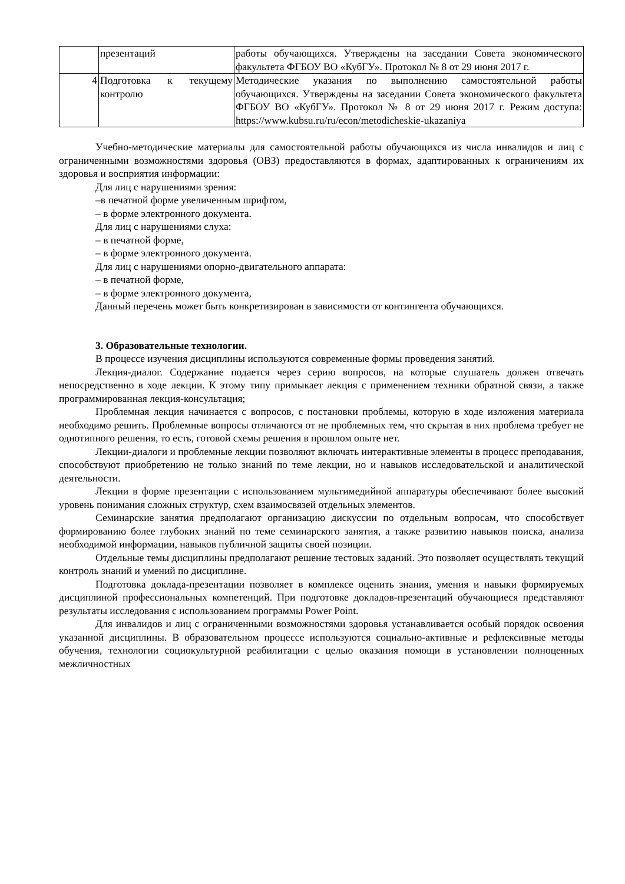| | презентаций | работы обучающихся. Утверждены на заседании Совета экономического факультета ФГБОУ ВО «КубГУ». Протокол № 8 от 29 июня 2017 г. |
| 4 | Подготовка к текущему контролю | Методические указания по выполнению самостоятельной работы обучающихся. Утверждены на заседании Совета экономического факультета ФГБОУ ВО «КубГУ». Протокол № 8 от 29 июня 2017 г. Режим доступа: https://www.kubsu.ru/ru/econ/metodicheskie-ukazaniya |
Учебно-методические материалы для самостоятельной работы обучающихся из числа инвалидов и лиц с ограниченными возможностями здоровья (ОВЗ) предоставляются в формах, адаптированных к ограничениям их здоровья и восприятия информации:
Для лиц с нарушениями зрения:
–в печатной форме увеличенным шрифтом,
– в форме электронного документа.
Для лиц с нарушениями слуха:
– в печатной форме,
– в форме электронного документа.
Для лиц с нарушениями опорно-двигательного аппарата:
– в печатной форме,
– в форме электронного документа,
Данный перечень может быть конкретизирован в зависимости от контингента обучающихся.
3. Образовательные технологии.
В процессе изучения дисциплины используются современные формы проведения занятий.
Лекция-диалог. Содержание подается через серию вопросов, на которые слушатель должен отвечать непосредственно в ходе лекции. К этому типу примыкает лекция с применением техники обратной связи, а также программированная лекция-консультация;
Проблемная лекция начинается с вопросов, с постановки проблемы, которую в ходе изложения материала необходимо решить. Проблемные вопросы отличаются от не проблемных тем, что скрытая в них проблема требует не однотипного решения, то есть, готовой схемы решения в прошлом опыте нет.
Лекции-диалоги и проблемные лекции позволяют включать интерактивные элементы в процесс преподавания, способствуют приобретению не только знаний по теме лекции, но и навыков исследовательской и аналитической деятельности.
Лекции в форме презентации с использованием мультимедийной аппаратуры обеспечивают более высокий уровень понимания сложных структур, схем взаимосвязей отдельных элементов.
Семинарские занятия предполагают организацию дискуссии по отдельным вопросам, что способствует формированию более глубоких знаний по теме семинарского занятия, а также развитию навыков поиска, анализа необходимой информации, навыков публичной защиты своей позиции.
Отдельные темы дисциплины предполагают решение тестовых заданий. Это позволяет осуществлять текущий контроль знаний и умений по дисциплине.
Подготовка доклада-презентации позволяет в комплексе оценить знания, умения и навыки формируемых дисциплиной профессиональных компетенций. При подготовке докладов-презентаций обучающиеся представляют результаты исследования с использованием программы Power Point.
Для инвалидов и лиц с ограниченными возможностями здоровья устанавливается особый порядок освоения указанной дисциплины. В образовательном процессе используются социально-активные и рефлексивные методы обучения, технологии социокультурной реабилитации с целью оказания помощи в установлении полноценных межличностных